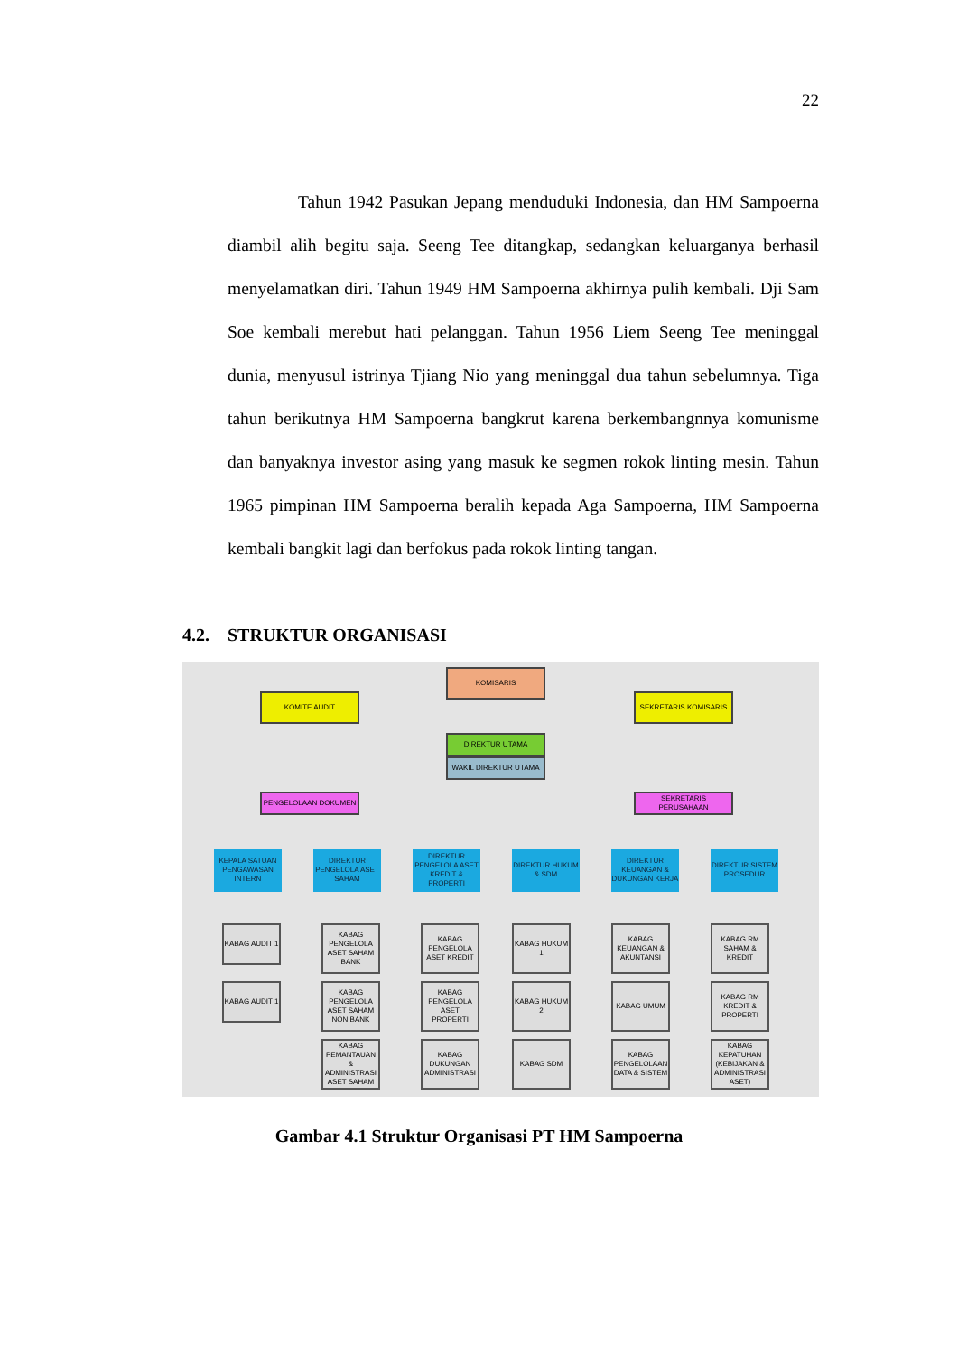22
Tahun 1942 Pasukan Jepang menduduki Indonesia, dan HM Sampoerna diambil alih begitu saja. Seeng Tee ditangkap, sedangkan keluarganya berhasil menyelamatkan diri. Tahun 1949 HM Sampoerna akhirnya pulih kembali. Dji Sam Soe kembali merebut hati pelanggan. Tahun 1956 Liem Seeng Tee meninggal dunia, menyusul istrinya Tjiang Nio yang meninggal dua tahun sebelumnya. Tiga tahun berikutnya HM Sampoerna bangkrut karena berkembangnnya komunisme dan banyaknya investor asing yang masuk ke segmen rokok linting mesin. Tahun 1965 pimpinan HM Sampoerna beralih kepada Aga Sampoerna, HM Sampoerna kembali bangkit lagi dan berfokus pada rokok linting tangan.
4.2. STRUKTUR ORGANISASI
KOMISARIS
KOMITE AUDIT SEKRETARIS KOMISARIS
DIREKTUR UTAMA
WAKIL DIREKTUR UTAMA
PENGELOLAAN DOKUMEN SEKRETARIS PERUSAHAAN
KEPALA SATUAN PENGAWASAN INTERN
DIREKTUR PENGELOLA ASET SAHAM
DIREKTUR PENGELOLA ASET KREDIT & PROPERTI
DIREKTUR HUKUM & SDM
DIREKTUR KEUANGAN & DUKUNGAN KERJA
DIREKTUR SISTEM PROSEDUR
KABAG AUDIT 1
KABAG AUDIT 1
KABAG PENGELOLA ASET SAHAM BANK
KABAG PENGELOLA ASET SAHAM NON BANK
KABAG PEMANTAUAN & ADMINISTRASI ASET SAHAM
KABAG PENGELOLA ASET KREDIT
KABAG PENGELOLA ASET PROPERTI
KABAG DUKUNGAN ADMINISTRASI
KABAG HUKUM 1
KABAG HUKUM 2
KABAG SDM
KABAG KEUANGAN & AKUNTANSI
KABAG UMUM
KABAG PENGELOLAAN DATA & SISTEM
KABAG RM SAHAM & KREDIT
KABAG RM KREDIT & PROPERTI
KABAG KEPATUHAN (KEBIJAKAN & ADMINISTRASI ASET)
Gambar 4.1 Struktur Organisasi PT HM Sampoerna